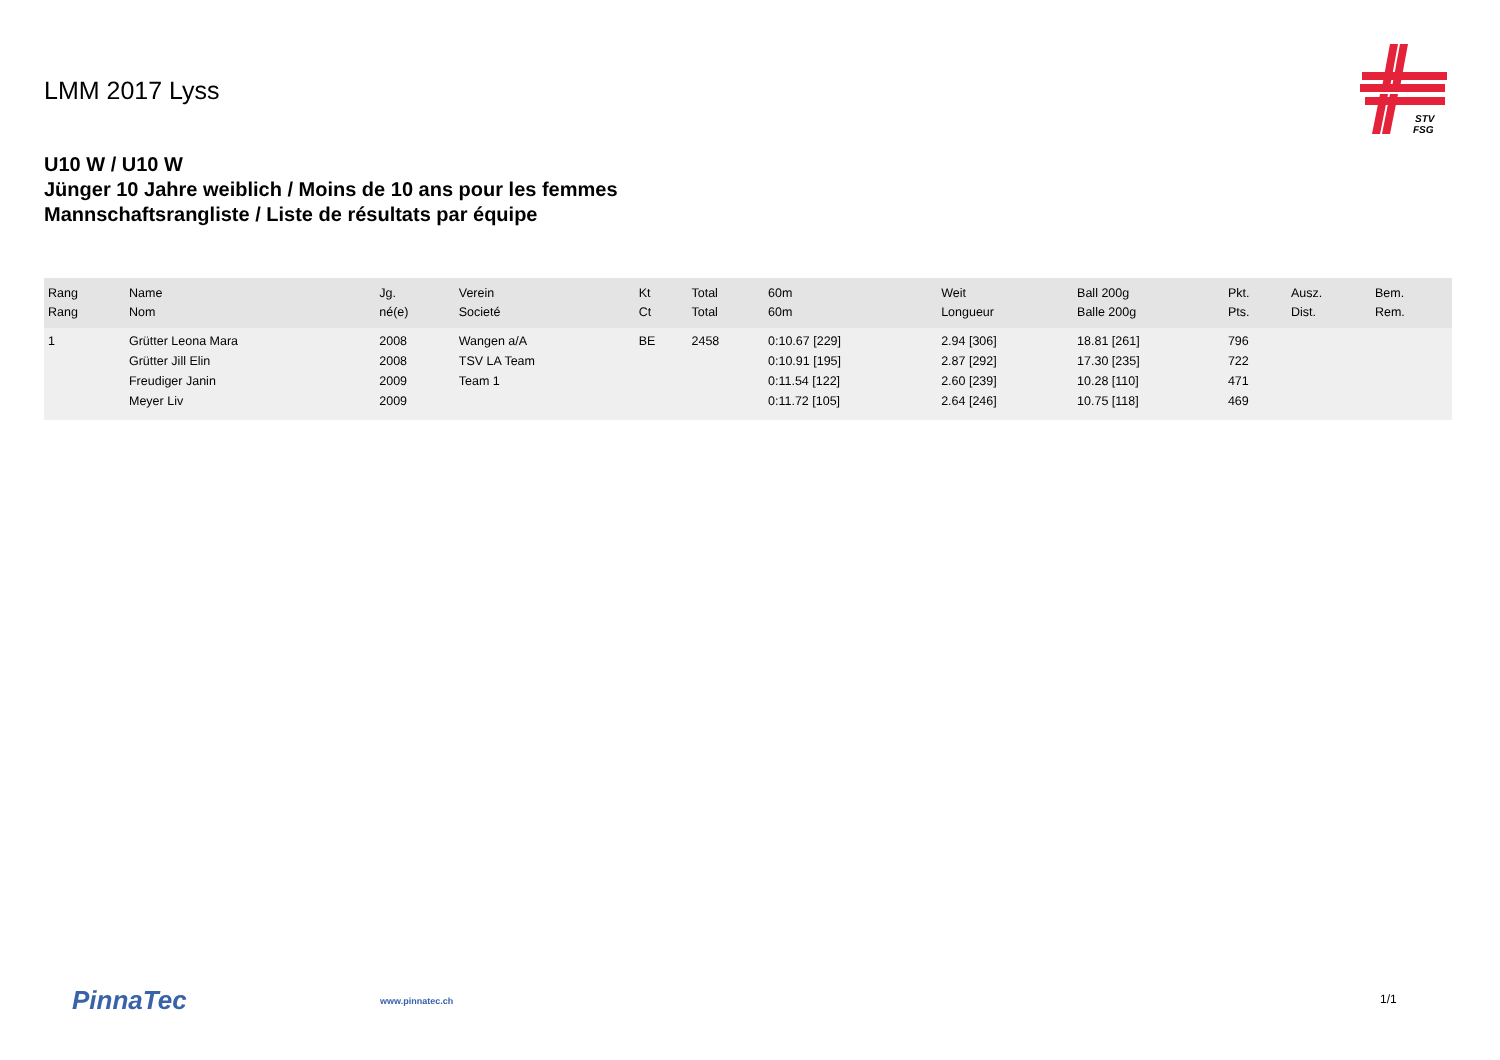LMM 2017 Lyss
STV
FSG
U10 W / U10 W
Jünger 10 Jahre weiblich / Moins de 10 ans pour les femmes
Mannschaftsrangliste / Liste de résultats par équipe
| Rang Rang | Name Nom | Jg. né(e) | Verein Societé | Kt Ct | Total Total | 60m 60m | Weit Longueur | Ball 200g Balle 200g | Pkt. Pts. | Ausz. Dist. | Bem. Rem. |
| --- | --- | --- | --- | --- | --- | --- | --- | --- | --- | --- | --- |
| 1 | Grütter Leona Mara | 2008 | Wangen a/A | BE | 2458 | 0:10.67 [229] | 2.94 [306] | 18.81 [261] | 796 | | |
| | Grütter Jill Elin | 2008 | TSV LA Team | | | 0:10.91 [195] | 2.87 [292] | 17.30 [235] | 722 | | |
| | Freudiger Janin | 2009 | Team 1 | | | 0:11.54 [122] | 2.60 [239] | 10.28 [110] | 471 | | |
| | Meyer Liv | 2009 | | | | 0:11.72 [105] | 2.64 [246] | 10.75 [118] | 469 | | |
PinnaTec www.pinnatec.ch 1/1